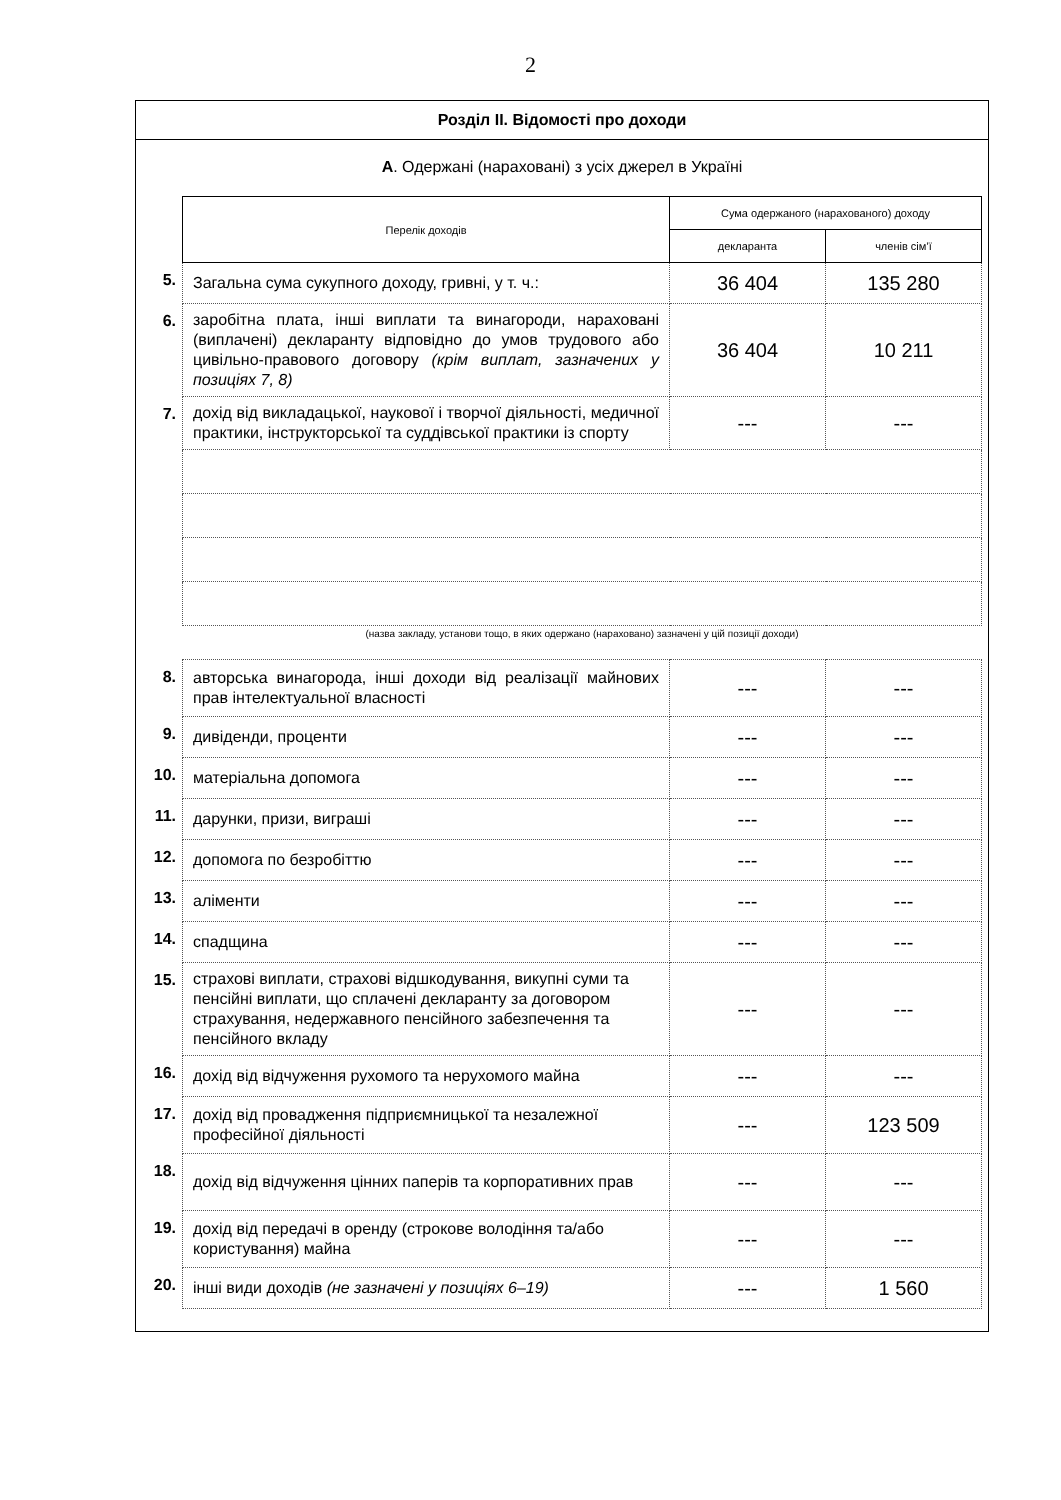2
Розділ ІІ. Відомості про доходи
А. Одержані (нараховані) з усіх джерел в Україні
| | Перелік доходів | Сума одержаного (нарахованого) доходу | |
| | | декларанта | членів сім’ї |
| 5. | Загальна сума сукупного доходу, гривні, у т. ч.: | 36 404 | 135 280 |
| 6. | заробітна плата, інші виплати та винагороди, нараховані (виплачені) декларанту відповідно до умов трудового або цивільно-правового договору (крім виплат, зазначених у позиціях 7, 8) | 36 404 | 10 211 |
| 7. | дохід від викладацької, наукової і творчої діяльності, медичної практики, інструкторської та суддівської практики із спорту | --- | --- |
| | (назва закладу, установи тощо, в яких одержано (нараховано) зазначені у цій позиції доходи) | | |
| 8. | авторська винагорода, інші доходи від реалізації майнових прав інтелектуальної власності | --- | --- |
| 9. | дивіденди, проценти | --- | --- |
| 10. | матеріальна допомога | --- | --- |
| 11. | дарунки, призи, виграші | --- | --- |
| 12. | допомога по безробіттю | --- | --- |
| 13. | аліменти | --- | --- |
| 14. | спадщина | --- | --- |
| 15. | страхові виплати, страхові відшкодування, викупні суми та пенсійні виплати, що сплачені декларанту за договором страхування, недержавного пенсійного забезпечення та пенсійного вкладу | --- | --- |
| 16. | дохід від відчуження рухомого та нерухомого майна | --- | --- |
| 17. | дохід від провадження підприємницької та незалежної професійної діяльності | --- | 123 509 |
| 18. | дохід від відчуження цінних паперів та корпоративних прав | --- | --- |
| 19. | дохід від передачі в оренду (строкове володіння та/або користування) майна | --- | --- |
| 20. | інші види доходів (не зазначені у позиціях 6–19) | --- | 1 560 |